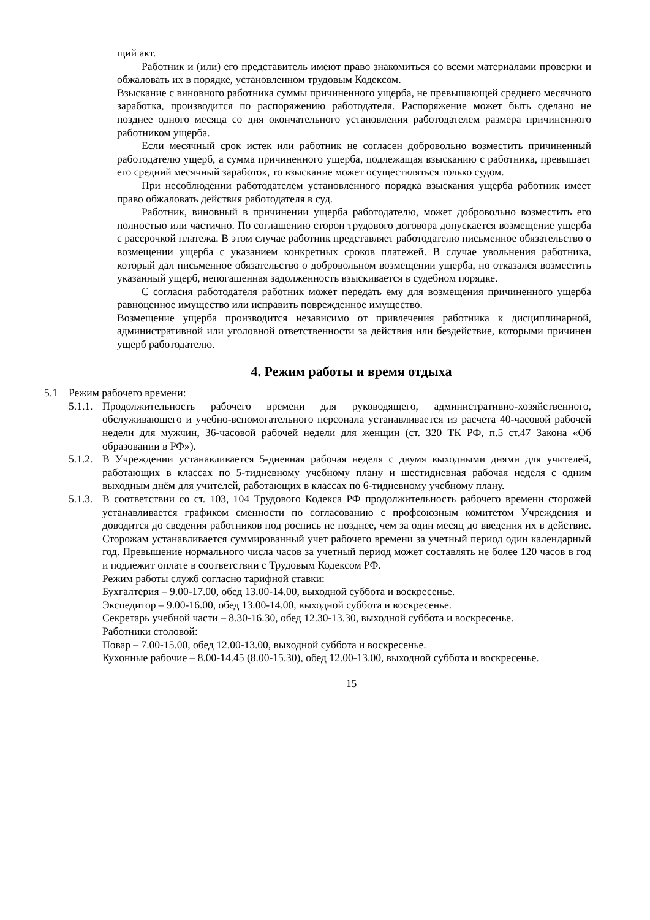щий акт.
Работник и (или) его представитель имеют право знакомиться со всеми материалами проверки и обжаловать их в порядке, установленном трудовым Кодексом.
Взыскание с виновного работника суммы причиненного ущерба, не превышающей среднего месячного заработка, производится по распоряжению работодателя. Распоряжение может быть сделано не позднее одного месяца со дня окончательного установления работодателем размера причиненного работником ущерба.
Если месячный срок истек или работник не согласен добровольно возместить причиненный работодателю ущерб, а сумма причиненного ущерба, подлежащая взысканию с работника, превышает его средний месячный заработок, то взыскание может осуществляться только судом.
При несоблюдении работодателем установленного порядка взыскания ущерба работник имеет право обжаловать действия работодателя в суд.
Работник, виновный в причинении ущерба работодателю, может добровольно возместить его полностью или частично. По соглашению сторон трудового договора допускается возмещение ущерба с рассрочкой платежа. В этом случае работник представляет работодателю письменное обязательство о возмещении ущерба с указанием конкретных сроков платежей. В случае увольнения работника, который дал письменное обязательство о добровольном возмещении ущерба, но отказался возместить указанный ущерб, непогашенная задолженность взыскивается в судебном порядке.
С согласия работодателя работник может передать ему для возмещения причиненного ущерба равноценное имущество или исправить поврежденное имущество.
Возмещение ущерба производится независимо от привлечения работника к дисциплинарной, административной или уголовной ответственности за действия или бездействие, которыми причинен ущерб работодателю.
4. Режим работы и время отдыха
5.1 Режим рабочего времени:
5.1.1. Продолжительность рабочего времени для руководящего, административно-хозяйственного, обслуживающего и учебно-вспомогательного персонала устанавливается из расчета 40-часовой рабочей недели для мужчин, 36-часовой рабочей недели для женщин (ст. 320 ТК РФ, п.5 ст.47 Закона «Об образовании в РФ»).
5.1.2. В Учреждении устанавливается 5-дневная рабочая неделя с двумя выходными днями для учителей, работающих в классах по 5-тидневному учебному плану и шестидневная рабочая неделя с одним выходным днём для учителей, работающих в классах по 6-тидневному учебному плану.
5.1.3. В соответствии со ст. 103, 104 Трудового Кодекса РФ продолжительность рабочего времени сторожей устанавливается графиком сменности по согласованию с профсоюзным комитетом Учреждения и доводится до сведения работников под роспись не позднее, чем за один месяц до введения их в действие. Сторожам устанавливается суммированный учет рабочего времени за учетный период один календарный год. Превышение нормального числа часов за учетный период может составлять не более 120 часов в год и подлежит оплате в соответствии с Трудовым Кодексом РФ.
Режим работы служб согласно тарифной ставки:
Бухгалтерия – 9.00-17.00, обед 13.00-14.00, выходной суббота и воскресенье.
Экспедитор – 9.00-16.00, обед 13.00-14.00, выходной суббота и воскресенье.
Секретарь учебной части – 8.30-16.30, обед 12.30-13.30, выходной суббота и воскресенье.
Работники столовой:
Повар – 7.00-15.00, обед 12.00-13.00, выходной суббота и воскресенье.
Кухонные рабочие – 8.00-14.45 (8.00-15.30), обед 12.00-13.00, выходной суббота и воскресенье.
15